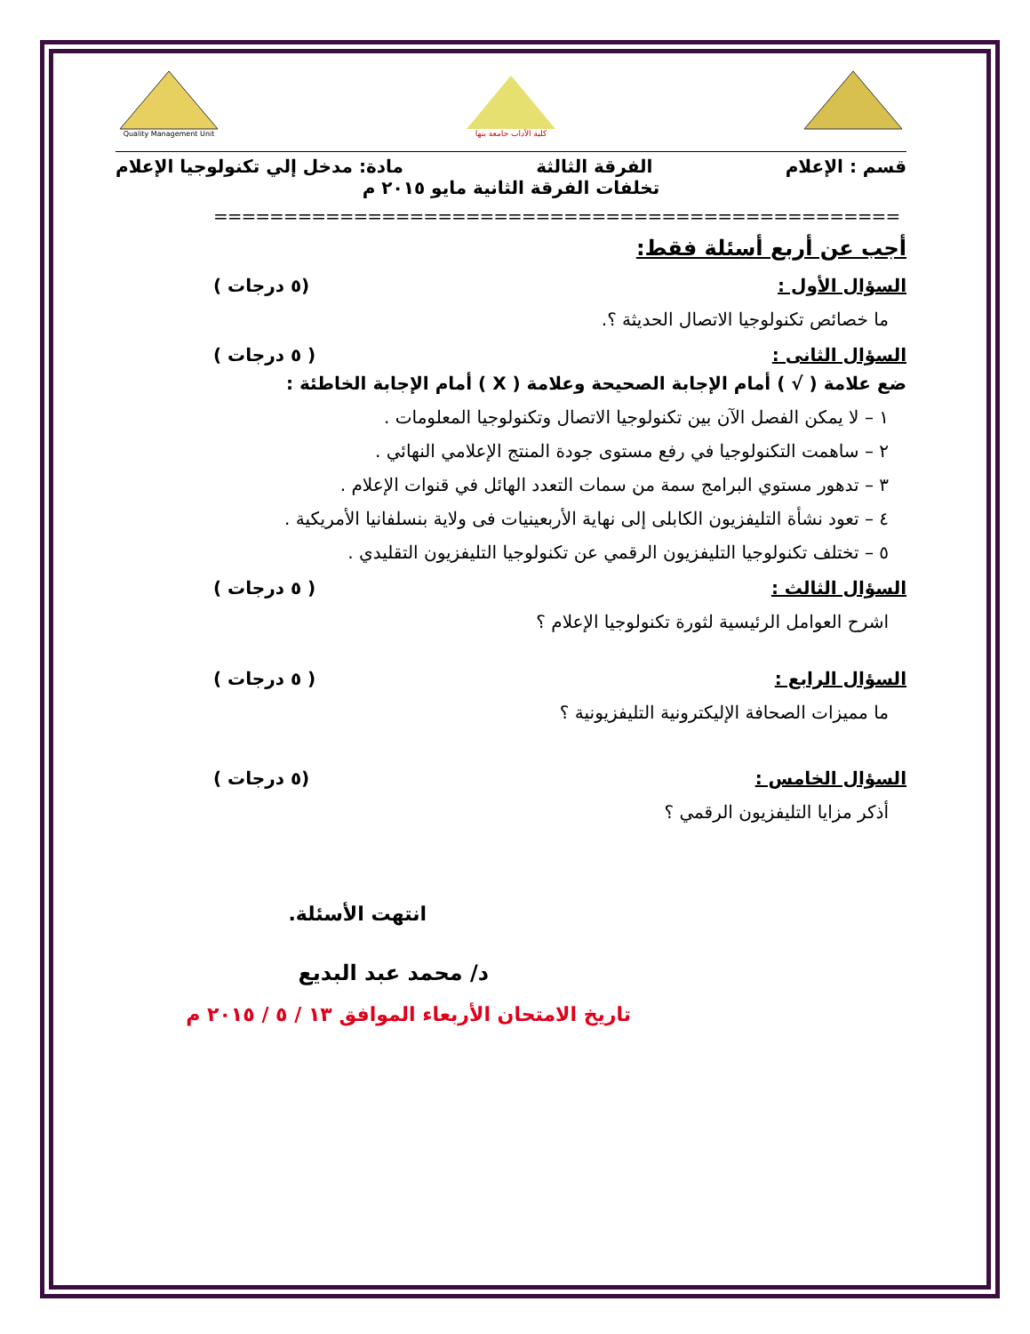Quality Management Unit
كلية الآداب جامعة بنها
قسم : الإعلام الفرقة الثالثة مادة: مدخل إلي تكنولوجيا الإعلام
تخلفات الفرقة الثانية مايو ٢٠١٥ م
=================================================
أجب عن أربع أسئلة فقط:
السؤال الأول : (٥ درجات )
ما خصائص تكنولوجيا الاتصال الحديثة ؟.
السؤال الثانى : ( ٥ درجات )
ضع علامة ( √ ) أمام الإجابة الصحيحة وعلامة ( X ) أمام الإجابة الخاطئة :
١ – لا يمكن الفصل الآن بين تكنولوجيا الاتصال وتكنولوجيا المعلومات .
٢ – ساهمت التكنولوجيا في رفع مستوى جودة المنتج الإعلامي النهائي .
٣ – تدهور مستوي البرامج سمة من سمات التعدد الهائل في قنوات الإعلام .
٤ – تعود نشأة التليفزيون الكابلى إلى نهاية الأربعينيات فى ولاية بنسلفانيا الأمريكية .
٥ – تختلف تكنولوجيا التليفزيون الرقمي عن تكنولوجيا التليفزيون التقليدي .
السؤال الثالث : ( ٥ درجات )
اشرح العوامل الرئيسية لثورة تكنولوجيا الإعلام ؟
السؤال الرابع : ( ٥ درجات )
ما مميزات الصحافة الإليكترونية التليفزيونية ؟
السؤال الخامس : (٥ درجات )
أذكر مزايا التليفزيون الرقمي ؟
انتهت الأسئلة.
د/ محمد عبد البديع
تاريخ الامتحان الأربعاء الموافق ١٣ / ٥ / ٢٠١٥ م